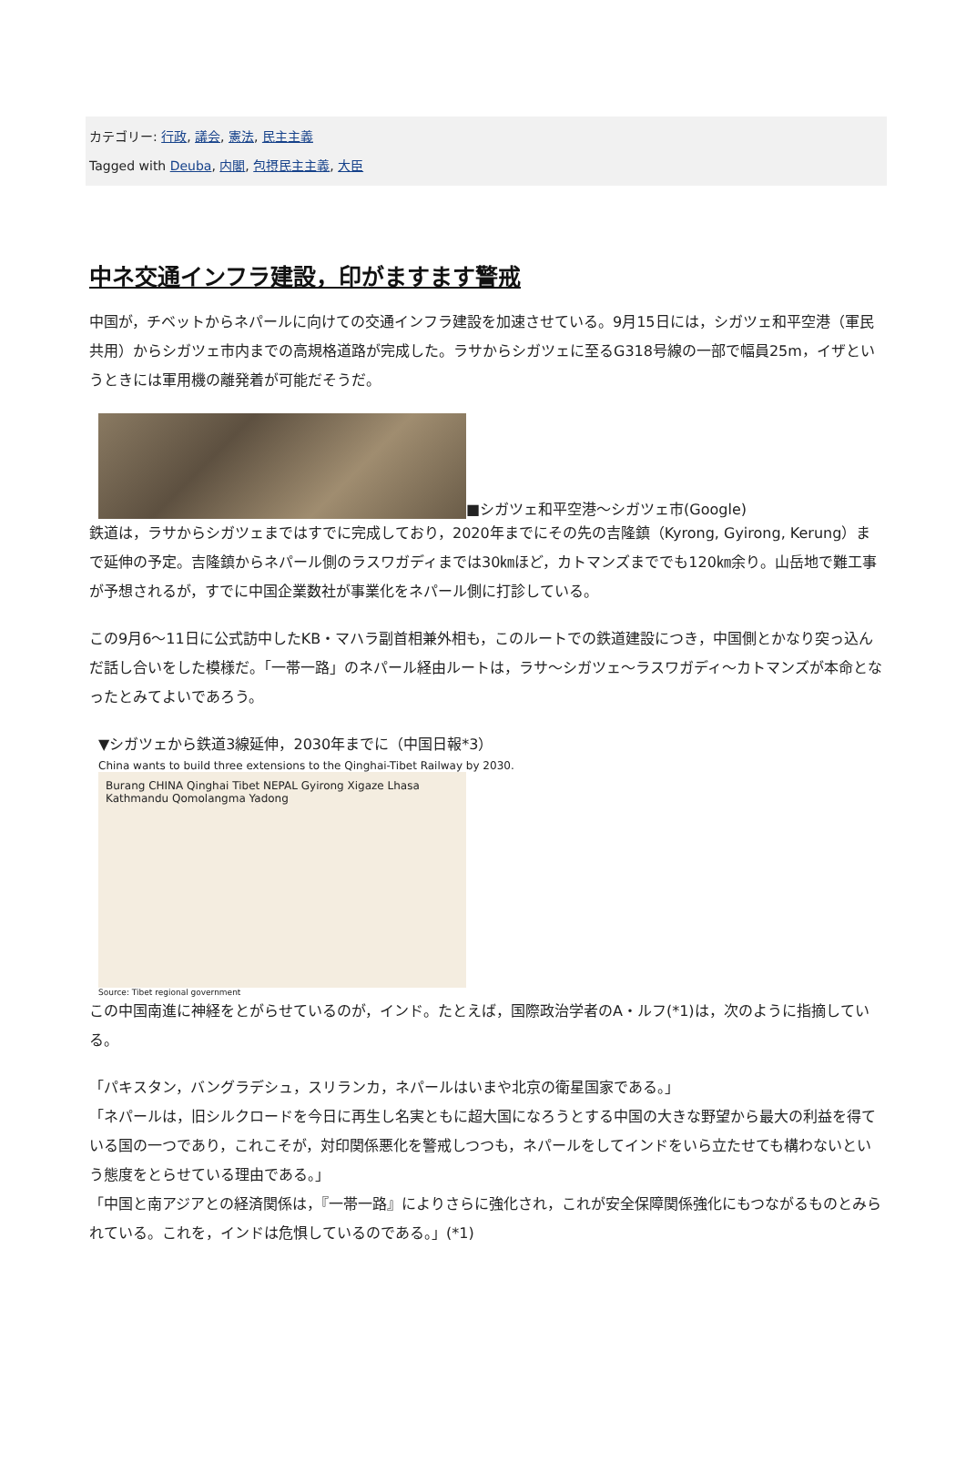カテゴリー: 行政, 議会, 憲法, 民主主義
Tagged with Deuba, 内閣, 包摂民主主義, 大臣
中ネ交通インフラ建設，印がますます警戒
中国が，チベットからネパールに向けての交通インフラ建設を加速させている。9月15日には，シガツェ和平空港（軍民共用）からシガツェ市内までの高規格道路が完成した。ラサからシガツェに至るG318号線の一部で幅員25m，イザというときには軍用機の離発着が可能だそうだ。
■シガツェ和平空港～シガツェ市(Google)
鉄道は，ラサからシガツェまではすでに完成しており，2020年までにその先の吉隆鎮（Kyrong, Gyirong, Kerung）まで延伸の予定。吉隆鎮からネパール側のラスワガディまでは30㎞ほど，カトマンズまででも120㎞余り。山岳地で難工事が予想されるが，すでに中国企業数社が事業化をネパール側に打診している。
この9月6～11日に公式訪中したKB・マハラ副首相兼外相も，このルートでの鉄道建設につき，中国側とかなり突っ込んだ話し合いをした模様だ。「一帯一路」のネパール経由ルートは，ラサ～シガツェ～ラスワガディ～カトマンズが本命となったとみてよいであろう。
▼シガツェから鉄道3線延伸，2030年までに（中国日報*3）
China wants to build three extensions to the Qinghai-Tibet Railway by 2030.
Burang CHINA Qinghai Tibet NEPAL Gyirong Xigaze Lhasa Kathmandu Qomolangma Yadong
Source: Tibet regional government
この中国南進に神経をとがらせているのが，インド。たとえば，国際政治学者のA・ルフ(*1)は，次のように指摘している。
「パキスタン，バングラデシュ，スリランカ，ネパールはいまや北京の衛星国家である。」
「ネパールは，旧シルクロードを今日に再生し名実ともに超大国になろうとする中国の大きな野望から最大の利益を得ている国の一つであり，これこそが，対印関係悪化を警戒しつつも，ネパールをしてインドをいら立たせても構わないという態度をとらせている理由である。」
「中国と南アジアとの経済関係は，『一帯一路』によりさらに強化され，これが安全保障関係強化にもつながるものとみられている。これを，インドは危惧しているのである。」(*1)